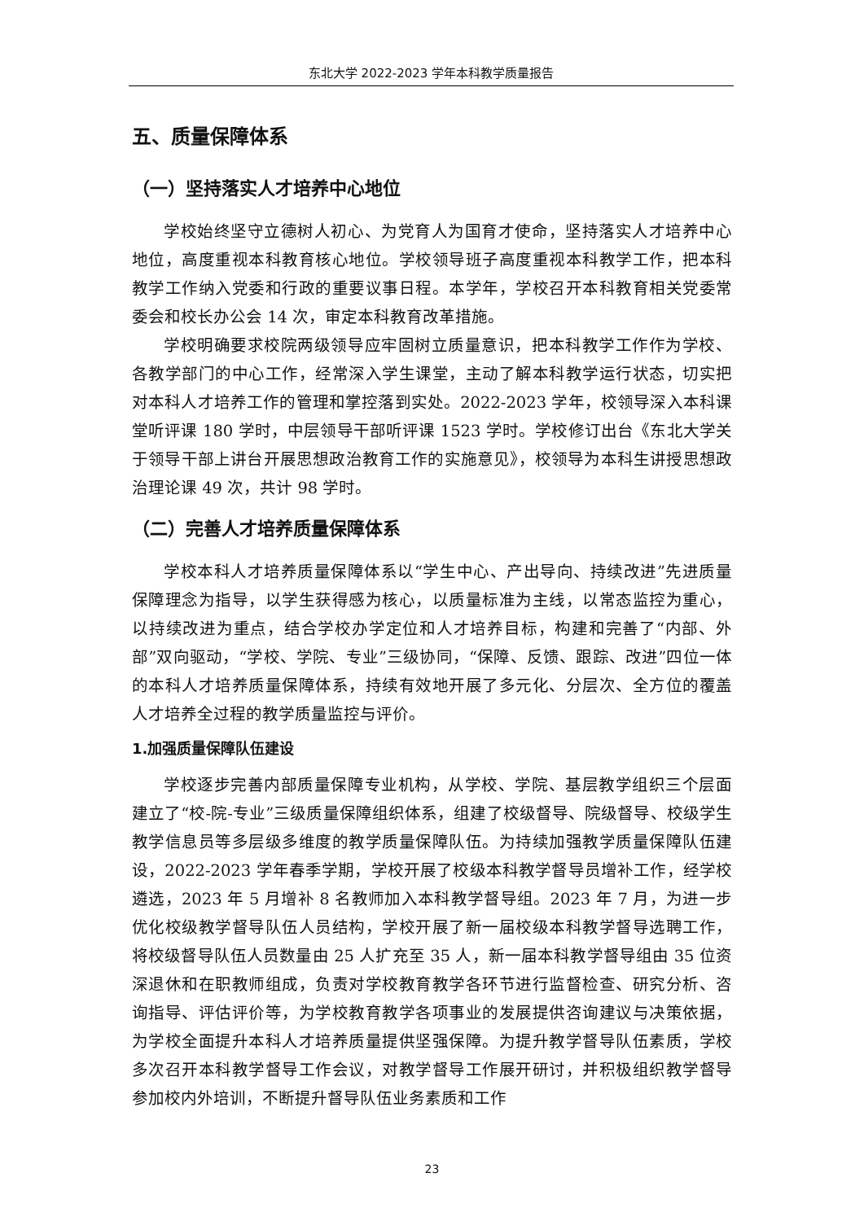东北大学 2022-2023 学年本科教学质量报告
五、质量保障体系
（一）坚持落实人才培养中心地位
学校始终坚守立德树人初心、为党育人为国育才使命，坚持落实人才培养中心地位，高度重视本科教育核心地位。学校领导班子高度重视本科教学工作，把本科教学工作纳入党委和行政的重要议事日程。本学年，学校召开本科教育相关党委常委会和校长办公会 14 次，审定本科教育改革措施。
学校明确要求校院两级领导应牢固树立质量意识，把本科教学工作作为学校、各教学部门的中心工作，经常深入学生课堂，主动了解本科教学运行状态，切实把对本科人才培养工作的管理和掌控落到实处。2022-2023 学年，校领导深入本科课堂听评课 180 学时，中层领导干部听评课 1523 学时。学校修订出台《东北大学关于领导干部上讲台开展思想政治教育工作的实施意见》，校领导为本科生讲授思想政治理论课 49 次，共计 98 学时。
（二）完善人才培养质量保障体系
学校本科人才培养质量保障体系以“学生中心、产出导向、持续改进”先进质量保障理念为指导，以学生获得感为核心，以质量标准为主线，以常态监控为重心，以持续改进为重点，结合学校办学定位和人才培养目标，构建和完善了“内部、外部”双向驱动，“学校、学院、专业”三级协同，“保障、反馈、跟踪、改进”四位一体的本科人才培养质量保障体系，持续有效地开展了多元化、分层次、全方位的覆盖人才培养全过程的教学质量监控与评价。
1.加强质量保障队伍建设
学校逐步完善内部质量保障专业机构，从学校、学院、基层教学组织三个层面建立了“校-院-专业”三级质量保障组织体系，组建了校级督导、院级督导、校级学生教学信息员等多层级多维度的教学质量保障队伍。为持续加强教学质量保障队伍建设，2022-2023 学年春季学期，学校开展了校级本科教学督导员增补工作，经学校遴选，2023 年 5 月增补 8 名教师加入本科教学督导组。2023 年 7 月，为进一步优化校级教学督导队伍人员结构，学校开展了新一届校级本科教学督导选聘工作，将校级督导队伍人员数量由 25 人扩充至 35 人，新一届本科教学督导组由 35 位资深退休和在职教师组成，负责对学校教育教学各环节进行监督检查、研究分析、咨询指导、评估评价等，为学校教育教学各项事业的发展提供咨询建议与决策依据，为学校全面提升本科人才培养质量提供坚强保障。为提升教学督导队伍素质，学校多次召开本科教学督导工作会议，对教学督导工作展开研讨，并积极组织教学督导参加校内外培训，不断提升督导队伍业务素质和工作
23